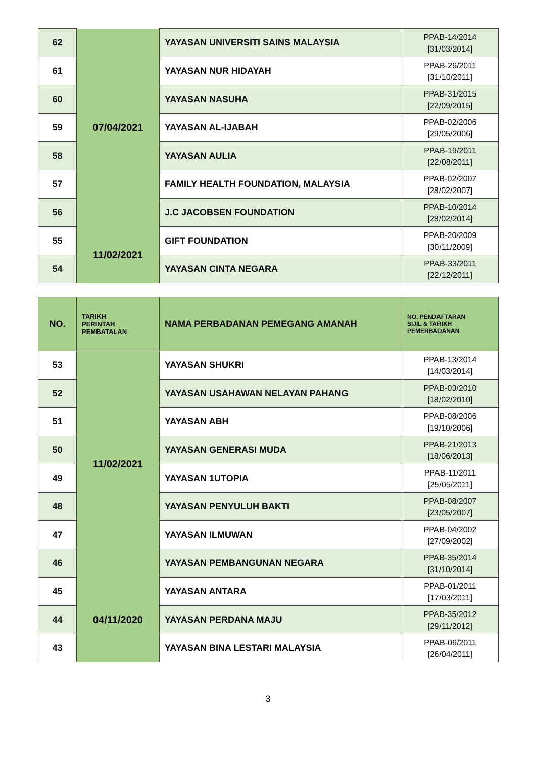| 62 | 07/04/2021 | YAYASAN UNIVERSITI SAINS MALAYSIA | PPAB-14/2014 [31/03/2014] |
| 61 | | YAYASAN NUR HIDAYAH | PPAB-26/2011 [31/10/2011] |
| 60 | | YAYASAN NASUHA | PPAB-31/2015 [22/09/2015] |
| 59 | | YAYASAN AL-IJABAH | PPAB-02/2006 [29/05/2006] |
| 58 | | YAYASAN AULIA | PPAB-19/2011 [22/08/2011] |
| 57 | | FAMILY HEALTH FOUNDATION, MALAYSIA | PPAB-02/2007 [28/02/2007] |
| 56 | | J.C JACOBSEN FOUNDATION | PPAB-10/2014 [28/02/2014] |
| 55 | 11/02/2021 | GIFT FOUNDATION | PPAB-20/2009 [30/11/2009] |
| 54 | | YAYASAN CINTA NEGARA | PPAB-33/2011 [22/12/2011] |
| NO. | TARIKH PERINTAH PEMBATALAN | NAMA PERBADANAN PEMEGANG AMANAH | NO. PENDAFTARAN SIJIL & TARIKH PEMERBADANAN |
| --- | --- | --- | --- |
| 53 | 11/02/2021 | YAYASAN SHUKRI | PPAB-13/2014 [14/03/2014] |
| 52 | | YAYASAN USAHAWAN NELAYAN PAHANG | PPAB-03/2010 [18/02/2010] |
| 51 | | YAYASAN ABH | PPAB-08/2006 [19/10/2006] |
| 50 | | YAYASAN GENERASI MUDA | PPAB-21/2013 [18/06/2013] |
| 49 | | YAYASAN 1UTOPIA | PPAB-11/2011 [25/05/2011] |
| 48 | | YAYASAN PENYULUH BAKTI | PPAB-08/2007 [23/05/2007] |
| 47 | | YAYASAN ILMUWAN | PPAB-04/2002 [27/09/2002] |
| 46 | | YAYASAN PEMBANGUNAN NEGARA | PPAB-35/2014 [31/10/2014] |
| 45 | 04/11/2020 | YAYASAN ANTARA | PPAB-01/2011 [17/03/2011] |
| 44 | | YAYASAN PERDANA MAJU | PPAB-35/2012 [29/11/2012] |
| 43 | | YAYASAN BINA LESTARI MALAYSIA | PPAB-06/2011 [26/04/2011] |
3